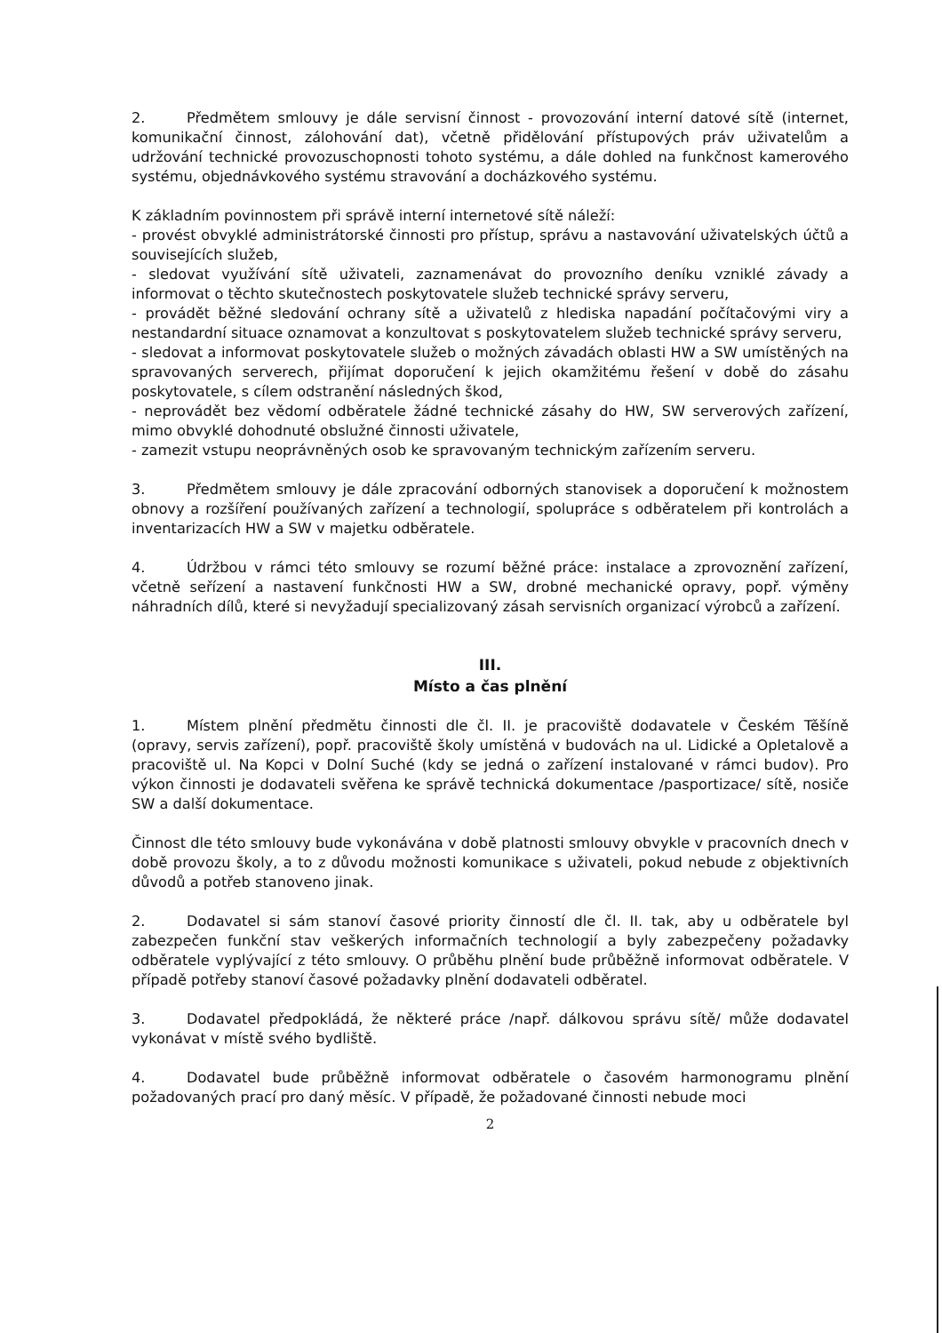2. Předmětem smlouvy je dále servisní činnost - provozování interní datové sítě (internet, komunikační činnost, zálohování dat), včetně přidělování přístupových práv uživatelům a udržování technické provozuschopnosti tohoto systému, a dále dohled na funkčnost kamerového systému, objednávkového systému stravování a docházkového systému.
K základním povinnostem při správě interní internetové sítě náleží:
- provést obvyklé administrátorské činnosti pro přístup, správu a nastavování uživatelských účtů a souvisejících služeb,
- sledovat využívání sítě uživateli, zaznamenávat do provozního deníku vzniklé závady a informovat o těchto skutečnostech poskytovatele služeb technické správy serveru,
- provádět běžné sledování ochrany sítě a uživatelů z hlediska napadání počítačovými viry a nestandardní situace oznamovat a konzultovat s poskytovatelem služeb technické správy serveru,
- sledovat a informovat poskytovatele služeb o možných závadách oblasti HW a SW umístěných na spravovaných serverech, přijímat doporučení k jejich okamžitému řešení v době do zásahu poskytovatele, s cílem odstranění následných škod,
- neprovádět bez vědomí odběratele žádné technické zásahy do HW, SW serverových zařízení, mimo obvyklé dohodnuté obslužné činnosti uživatele,
- zamezit vstupu neoprávněných osob ke spravovaným technickým zařízením serveru.
3. Předmětem smlouvy je dále zpracování odborných stanovisek a doporučení k možnostem obnovy a rozšíření používaných zařízení a technologií, spolupráce s odběratelem při kontrolách a inventarizacích HW a SW v majetku odběratele.
4. Údržbou v rámci této smlouvy se rozumí běžné práce: instalace a zprovoznění zařízení, včetně seřízení a nastavení funkčnosti HW a SW, drobné mechanické opravy, popř. výměny náhradních dílů, které si nevyžadují specializovaný zásah servisních organizací výrobců a zařízení.
III.
Místo a čas plnění
1. Místem plnění předmětu činnosti dle čl. II. je pracoviště dodavatele v Českém Těšíně (opravy, servis zařízení), popř. pracoviště školy umístěná v budovách na ul. Lidické a Opletalově a pracoviště ul. Na Kopci v Dolní Suché (kdy se jedná o zařízení instalované v rámci budov). Pro výkon činnosti je dodavateli svěřena ke správě technická dokumentace /pasportizace/ sítě, nosiče SW a další dokumentace.
Činnost dle této smlouvy bude vykonávána v době platnosti smlouvy obvykle v pracovních dnech v době provozu školy, a to z důvodu možnosti komunikace s uživateli, pokud nebude z objektivních důvodů a potřeb stanoveno jinak.
2. Dodavatel si sám stanoví časové priority činností dle čl. II. tak, aby u odběratele byl zabezpečen funkční stav veškerých informačních technologií a byly zabezpečeny požadavky odběratele vyplývající z této smlouvy. O průběhu plnění bude průběžně informovat odběratele. V případě potřeby stanoví časové požadavky plnění dodavateli odběratel.
3. Dodavatel předpokládá, že některé práce /např. dálkovou správu sítě/ může dodavatel vykonávat v místě svého bydliště.
4. Dodavatel bude průběžně informovat odběratele o časovém harmonogramu plnění požadovaných prací pro daný měsíc. V případě, že požadované činnosti nebude moci
2